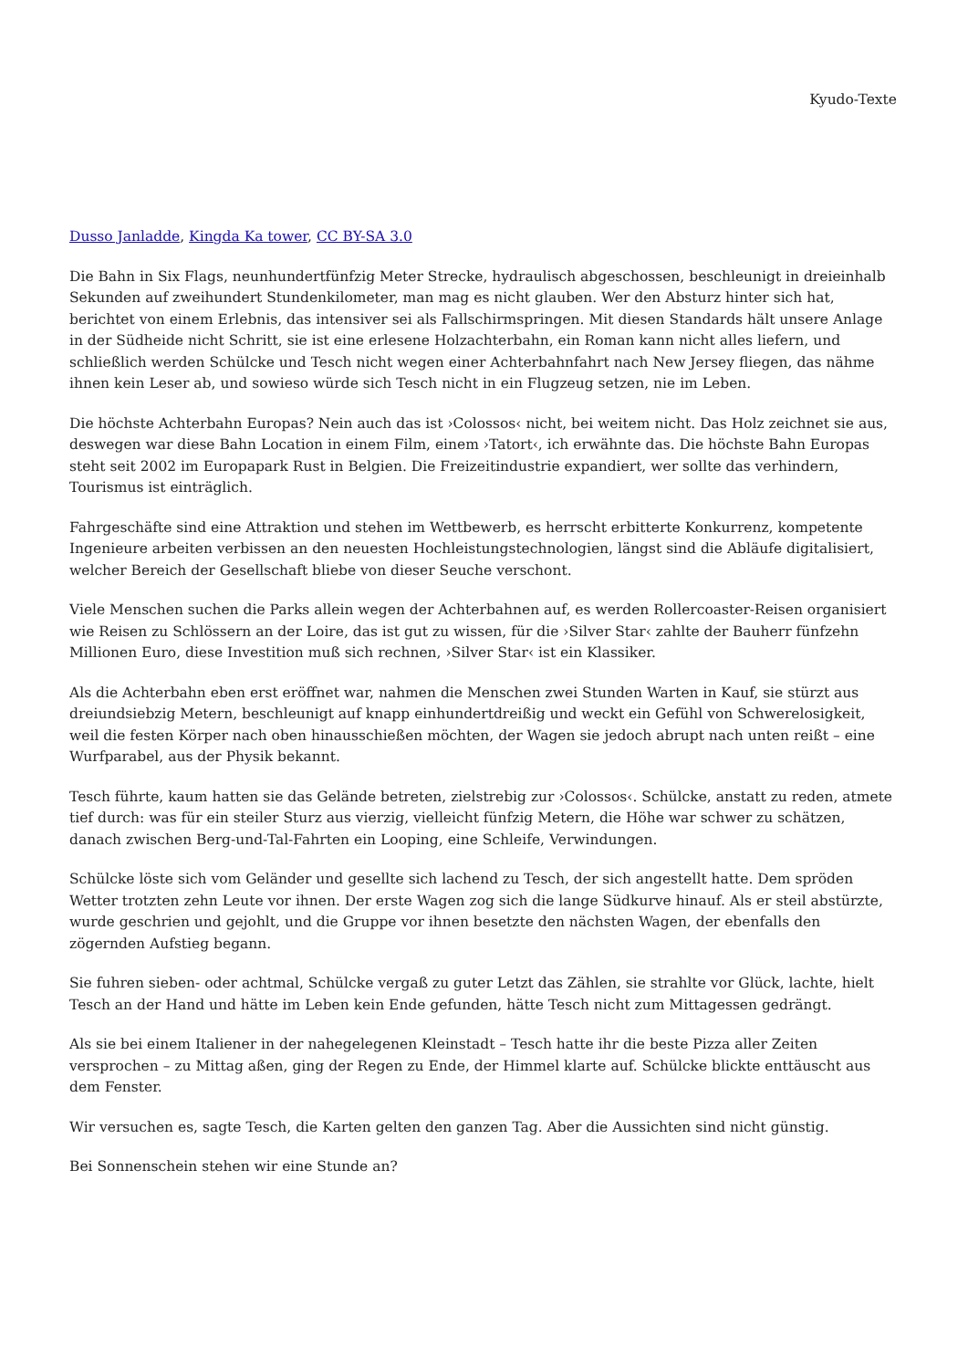Kyudo-Texte
Dusso Janladde, Kingda Ka tower, CC BY-SA 3.0
Die Bahn in Six Flags, neunhundertfünfzig Meter Strecke, hydraulisch abgeschossen, beschleunigt in dreieinhalb Sekunden auf zweihundert Stundenkilometer, man mag es nicht glauben. Wer den Absturz hinter sich hat, berichtet von einem Erlebnis, das intensiver sei als Fallschirmspringen. Mit diesen Standards hält unsere Anlage in der Südheide nicht Schritt, sie ist eine erlesene Holzachterbahn, ein Roman kann nicht alles liefern, und schließlich werden Schülcke und Tesch nicht wegen einer Achterbahnfahrt nach New Jersey fliegen, das nähme ihnen kein Leser ab, und sowieso würde sich Tesch nicht in ein Flugzeug setzen, nie im Leben.
Die höchste Achterbahn Europas? Nein auch das ist ›Colossos‹ nicht, bei weitem nicht. Das Holz zeichnet sie aus, deswegen war diese Bahn Location in einem Film, einem ›Tatort‹, ich erwähnte das. Die höchste Bahn Europas steht seit 2002 im Europapark Rust in Belgien. Die Freizeitindustrie expandiert, wer sollte das verhindern, Tourismus ist einträglich.
Fahrgeschäfte sind eine Attraktion und stehen im Wettbewerb, es herrscht erbitterte Konkurrenz, kompetente Ingenieure arbeiten verbissen an den neuesten Hochleistungstechnologien, längst sind die Abläufe digitalisiert, welcher Bereich der Gesellschaft bliebe von dieser Seuche verschont.
Viele Menschen suchen die Parks allein wegen der Achterbahnen auf, es werden Rollercoaster-Reisen organisiert wie Reisen zu Schlössern an der Loire, das ist gut zu wissen, für die ›Silver Star‹ zahlte der Bauherr fünfzehn Millionen Euro, diese Investition muß sich rechnen, ›Silver Star‹ ist ein Klassiker.
Als die Achterbahn eben erst eröffnet war, nahmen die Menschen zwei Stunden Warten in Kauf, sie stürzt aus dreiundsiebzig Metern, beschleunigt auf knapp einhundertdreißig und weckt ein Gefühl von Schwerelosigkeit, weil die festen Körper nach oben hinausschießen möchten, der Wagen sie jedoch abrupt nach unten reißt – eine Wurfparabel, aus der Physik bekannt.
Tesch führte, kaum hatten sie das Gelände betreten, zielstrebig zur ›Colossos‹. Schülcke, anstatt zu reden, atmete tief durch: was für ein steiler Sturz aus vierzig, vielleicht fünfzig Metern, die Höhe war schwer zu schätzen, danach zwischen Berg-und-Tal-Fahrten ein Looping, eine Schleife, Verwindungen.
Schülcke löste sich vom Geländer und gesellte sich lachend zu Tesch, der sich angestellt hatte. Dem spröden Wetter trotzten zehn Leute vor ihnen. Der erste Wagen zog sich die lange Südkurve hinauf. Als er steil abstürzte, wurde geschrien und gejohlt, und die Gruppe vor ihnen besetzte den nächsten Wagen, der ebenfalls den zögernden Aufstieg begann.
Sie fuhren sieben- oder achtmal, Schülcke vergaß zu guter Letzt das Zählen, sie strahlte vor Glück, lachte, hielt Tesch an der Hand und hätte im Leben kein Ende gefunden, hätte Tesch nicht zum Mittagessen gedrängt.
Als sie bei einem Italiener in der nahegelegenen Kleinstadt – Tesch hatte ihr die beste Pizza aller Zeiten versprochen – zu Mittag aßen, ging der Regen zu Ende, der Himmel klarte auf. Schülcke blickte enttäuscht aus dem Fenster.
Wir versuchen es, sagte Tesch, die Karten gelten den ganzen Tag. Aber die Aussichten sind nicht günstig.
Bei Sonnenschein stehen wir eine Stunde an?